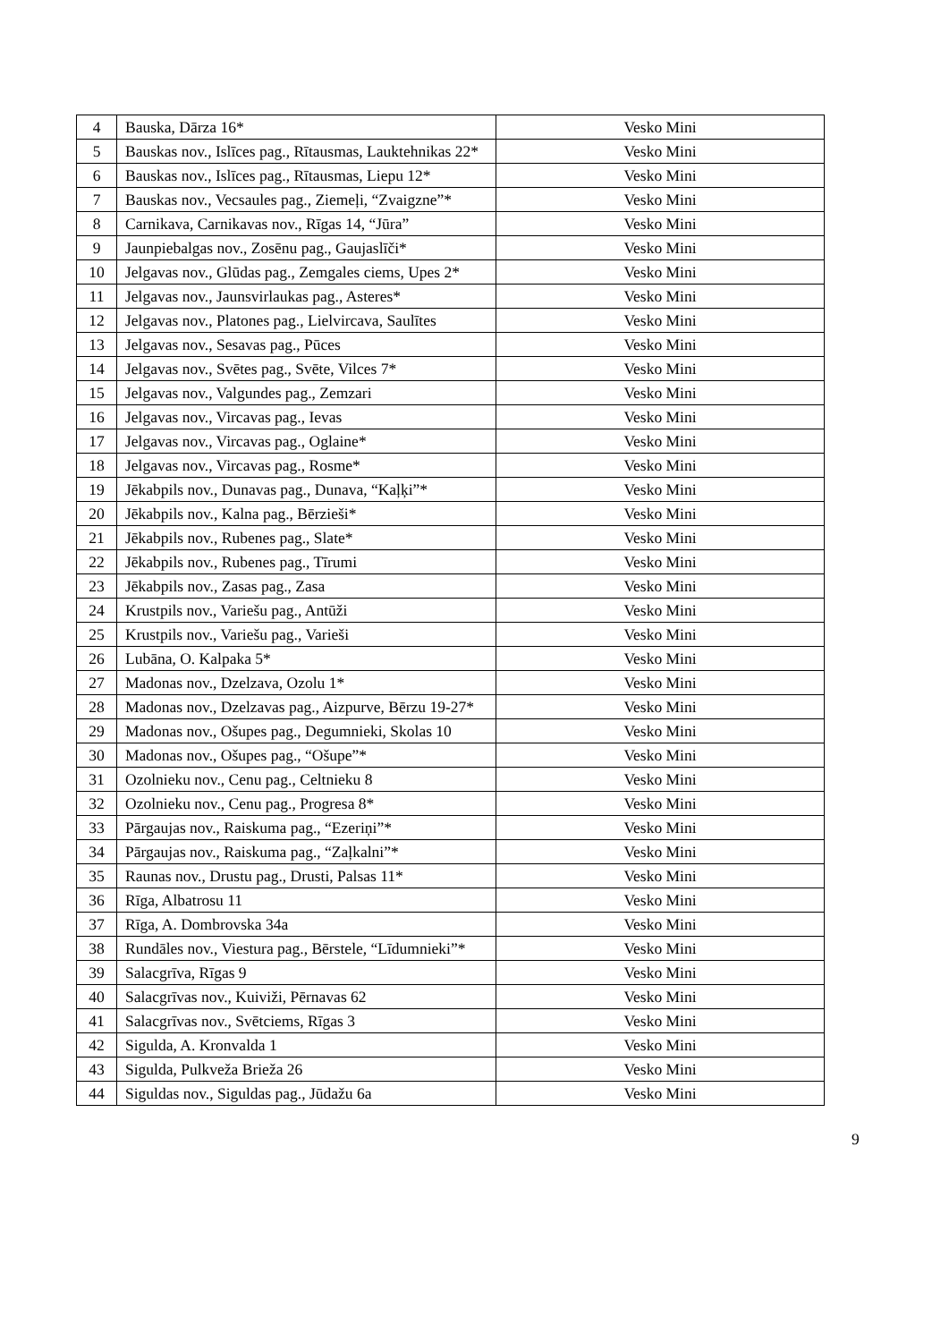| 4 | Bauska, Dārza 16* | Vesko Mini |
| 5 | Bauskas nov., Islīces pag., Rītausmas, Lauktehnikas 22* | Vesko Mini |
| 6 | Bauskas nov., Islīces pag., Rītausmas, Liepu 12* | Vesko Mini |
| 7 | Bauskas nov., Vecsaules pag., Ziemeļi, “Zvaigzne”* | Vesko Mini |
| 8 | Carnikava, Carnikavas nov., Rīgas 14, “Jūra” | Vesko Mini |
| 9 | Jaunpiebalgas nov., Zosēnu pag., Gaujaslīči* | Vesko Mini |
| 10 | Jelgavas nov., Glūdas pag., Zemgales ciems, Upes 2* | Vesko Mini |
| 11 | Jelgavas nov., Jaunsvirlaukas pag., Asteres* | Vesko Mini |
| 12 | Jelgavas nov., Platones pag., Lielvircava, Saulītes | Vesko Mini |
| 13 | Jelgavas nov., Sesavas pag., Pūces | Vesko Mini |
| 14 | Jelgavas nov., Svētes pag., Svēte, Vilces 7* | Vesko Mini |
| 15 | Jelgavas nov., Valgundes pag., Zemzari | Vesko Mini |
| 16 | Jelgavas nov., Vircavas pag., Ievas | Vesko Mini |
| 17 | Jelgavas nov., Vircavas pag., Oglaine* | Vesko Mini |
| 18 | Jelgavas nov., Vircavas pag., Rosme* | Vesko Mini |
| 19 | Jēkabpils nov., Dunavas pag., Dunava, “Kaļķi”* | Vesko Mini |
| 20 | Jēkabpils nov., Kalna pag., Bērzieši* | Vesko Mini |
| 21 | Jēkabpils nov., Rubenes pag., Slate* | Vesko Mini |
| 22 | Jēkabpils nov., Rubenes pag., Tīrumi | Vesko Mini |
| 23 | Jēkabpils nov., Zasas pag., Zasa | Vesko Mini |
| 24 | Krustpils nov., Variešu pag., Antūži | Vesko Mini |
| 25 | Krustpils nov., Variešu pag., Varieši | Vesko Mini |
| 26 | Lubāna, O. Kalpaka 5* | Vesko Mini |
| 27 | Madonas nov., Dzelzava, Ozolu 1* | Vesko Mini |
| 28 | Madonas nov., Dzelzavas pag., Aizpurve, Bērzu 19-27* | Vesko Mini |
| 29 | Madonas nov., Ošupes pag., Degumnieki, Skolas 10 | Vesko Mini |
| 30 | Madonas nov., Ošupes pag., “Ošupe”* | Vesko Mini |
| 31 | Ozolnieku nov., Cenu pag., Celtnieku 8 | Vesko Mini |
| 32 | Ozolnieku nov., Cenu pag., Progresa 8* | Vesko Mini |
| 33 | Pārgaujas nov., Raiskuma pag., “Ezeriņi”* | Vesko Mini |
| 34 | Pārgaujas nov., Raiskuma pag., “Zaļkalni”* | Vesko Mini |
| 35 | Raunas nov., Drustu pag., Drusti, Palsas 11* | Vesko Mini |
| 36 | Rīga, Albatrosu 11 | Vesko Mini |
| 37 | Rīga, A. Dombrovska 34a | Vesko Mini |
| 38 | Rundāles nov., Viestura pag., Bērstele, “Līdumnieki”* | Vesko Mini |
| 39 | Salacgrīva, Rīgas 9 | Vesko Mini |
| 40 | Salacgrīvas nov., Kuiviži, Pērnavas 62 | Vesko Mini |
| 41 | Salacgrīvas nov., Svētciems, Rīgas 3 | Vesko Mini |
| 42 | Sigulda, A. Kronvalda 1 | Vesko Mini |
| 43 | Sigulda, Pulkveža Brieža 26 | Vesko Mini |
| 44 | Siguldas nov., Siguldas pag., Jūdažu 6a | Vesko Mini |
9